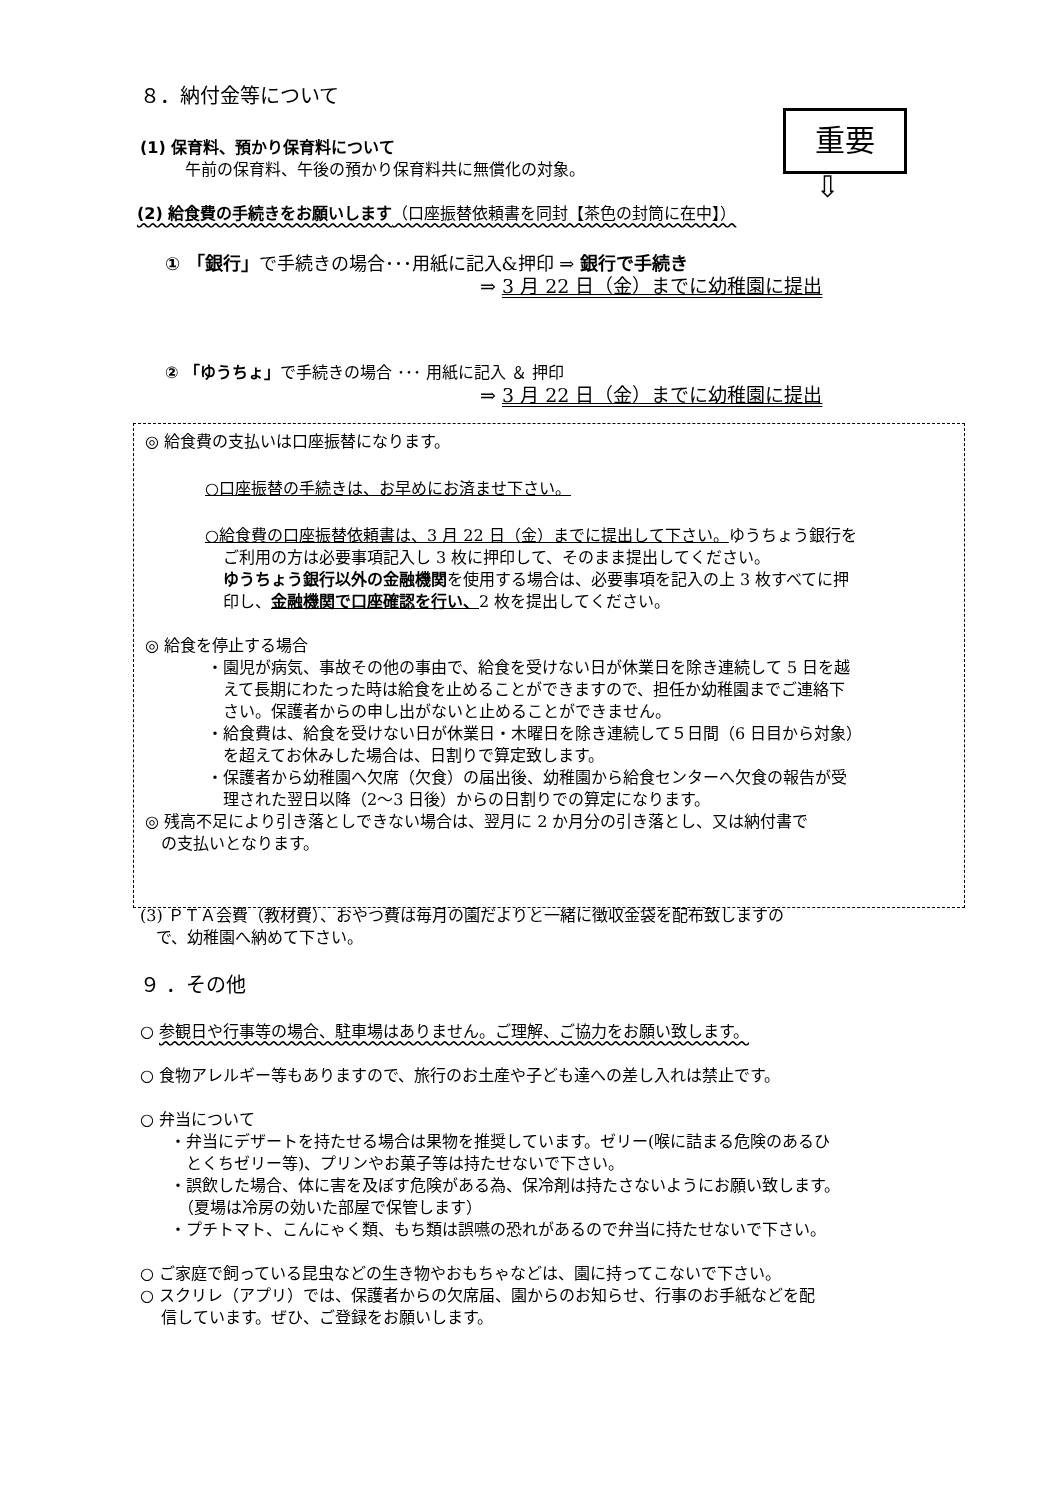重要
⇩
８．納付金等について
(1) 保育料、預かり保育料について
午前の保育料、午後の預かり保育料共に無償化の対象。
(2) 給食費の手続きをお願いします（口座振替依頼書を同封【茶色の封筒に在中】）
① 「銀行」で手続きの場合･･･用紙に記入&押印 ⇒ 銀行で手続き
⇒ 3 月 22 日（金）までに幼稚園に提出
② 「ゆうちょ」で手続きの場合 ･･･ 用紙に記入 ＆ 押印
⇒ 3 月 22 日（金）までに幼稚園に提出
◎ 給食費の支払いは口座振替になります。
○口座振替の手続きは、お早めにお済ませ下さい。
○給食費の口座振替依頼書は、3 月 22 日（金）までに提出して下さい。ゆうちょう銀行を
ご利用の方は必要事項記入し 3 枚に押印して、そのまま提出してください。
ゆうちょう銀行以外の金融機関を使用する場合は、必要事項を記入の上 3 枚すべてに押
印し、金融機関で口座確認を行い、2 枚を提出してください。
◎ 給食を停止する場合
・園児が病気、事故その他の事由で、給食を受けない日が休業日を除き連続して 5 日を越
　えて長期にわたった時は給食を止めることができますので、担任か幼稚園までご連絡下
　さい。保護者からの申し出がないと止めることができません。
・給食費は、給食を受けない日が休業日・木曜日を除き連続して５日間（6 日目から対象）
　を超えてお休みした場合は、日割りで算定致します。
・保護者から幼稚園へ欠席（欠食）の届出後、幼稚園から給食センターへ欠食の報告が受
　理された翌日以降（2〜3 日後）からの日割りでの算定になります。
◎ 残高不足により引き落としできない場合は、翌月に 2 か月分の引き落とし、又は納付書で
　の支払いとなります。
(3) ＰＴＡ会費（教材費）、おやつ費は毎月の園だよりと一緒に徴収金袋を配布致しますの
　で、幼稚園へ納めて下さい。
９ ．その他
○ 参観日や行事等の場合、駐車場はありません。ご理解、ご協力をお願い致します。
○ 食物アレルギー等もありますので、旅行のお土産や子ども達への差し入れは禁止です。
○ 弁当について
・弁当にデザートを持たせる場合は果物を推奨しています。ゼリー(喉に詰まる危険のあるひ
　とくちゼリー等)、プリンやお菓子等は持たせないで下さい。
・誤飲した場合、体に害を及ぼす危険がある為、保冷剤は持たさないようにお願い致します。
　（夏場は冷房の効いた部屋で保管します）
・プチトマト、こんにゃく類、もち類は誤嚥の恐れがあるので弁当に持たせないで下さい。
○ ご家庭で飼っている昆虫などの生き物やおもちゃなどは、園に持ってこないで下さい。
○ スクリレ（アプリ）では、保護者からの欠席届、園からのお知らせ、行事のお手紙などを配
　 信しています。ぜひ、ご登録をお願いします。